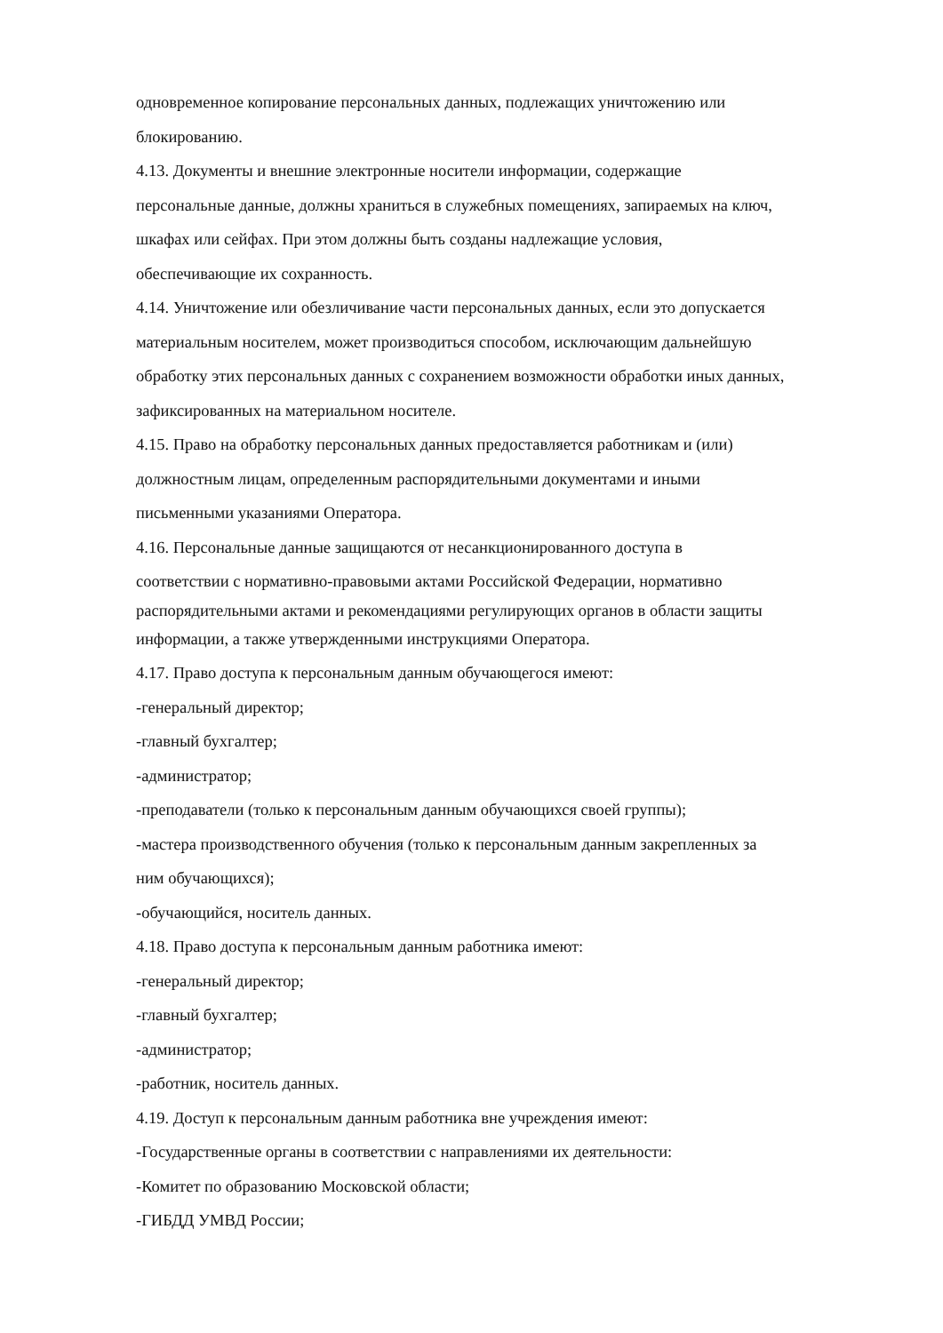одновременное копирование персональных данных, подлежащих уничтожению или
блокированию.
4.13. Документы и внешние электронные носители информации, содержащие
персональные данные, должны храниться в служебных помещениях, запираемых на ключ,
шкафах или сейфах. При этом должны быть созданы надлежащие условия,
обеспечивающие их сохранность.
4.14. Уничтожение или обезличивание части персональных данных, если это допускается
материальным носителем, может производиться способом, исключающим дальнейшую
обработку этих персональных данных с сохранением возможности обработки иных данных,
зафиксированных на материальном носителе.
4.15. Право на обработку персональных данных предоставляется работникам и (или)
должностным лицам, определенным распорядительными документами и иными
письменными указаниями Оператора.
4.16. Персональные данные защищаются от несанкционированного доступа в
соответствии с нормативно-правовыми актами Российской Федерации, нормативно
распорядительными актами и рекомендациями регулирующих органов в области защиты
информации, а также утвержденными инструкциями Оператора.
4.17. Право доступа к персональным данным обучающегося имеют:
-генеральный директор;
-главный бухгалтер;
-администратор;
-преподаватели (только к персональным данным обучающихся своей группы);
-мастера производственного обучения (только к персональным данным закрепленных за
ним обучающихся);
-обучающийся, носитель данных.
4.18. Право доступа к персональным данным работника имеют:
-генеральный директор;
-главный бухгалтер;
-администратор;
-работник, носитель данных.
4.19. Доступ к персональным данным работника вне учреждения имеют:
-Государственные органы в соответствии с направлениями их деятельности:
-Комитет по образованию Московской области;
-ГИБДД УМВД России;